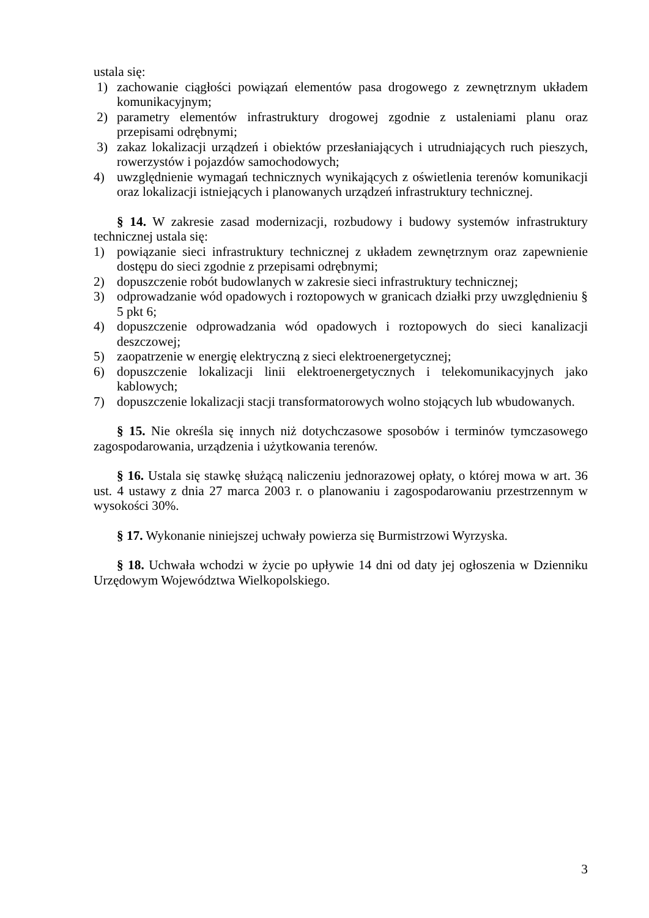ustala się:
1) zachowanie ciągłości powiązań elementów pasa drogowego z zewnętrznym układem komunikacyjnym;
2) parametry elementów infrastruktury drogowej zgodnie z ustaleniami planu oraz przepisami odrębnymi;
3) zakaz lokalizacji urządzeń i obiektów przesłaniających i utrudniających ruch pieszych, rowerzystów i pojazdów samochodowych;
4) uwzględnienie wymagań technicznych wynikających z oświetlenia terenów komunikacji oraz lokalizacji istniejących i planowanych urządzeń infrastruktury technicznej.
§ 14. W zakresie zasad modernizacji, rozbudowy i budowy systemów infrastruktury technicznej ustala się:
1) powiązanie sieci infrastruktury technicznej z układem zewnętrznym oraz zapewnienie dostępu do sieci zgodnie z przepisami odrębnymi;
2) dopuszczenie robót budowlanych w zakresie sieci infrastruktury technicznej;
3) odprowadzanie wód opadowych i roztopowych w granicach działki przy uwzględnieniu § 5 pkt 6;
4) dopuszczenie odprowadzania wód opadowych i roztopowych do sieci kanalizacji deszczowej;
5) zaopatrzenie w energię elektryczną z sieci elektroenergetycznej;
6) dopuszczenie lokalizacji linii elektroenergetycznych i telekomunikacyjnych jako kablowych;
7) dopuszczenie lokalizacji stacji transformatorowych wolno stojących lub wbudowanych.
§ 15. Nie określa się innych niż dotychczasowe sposobów i terminów tymczasowego zagospodarowania, urządzenia i użytkowania terenów.
§ 16. Ustala się stawkę służącą naliczeniu jednorazowej opłaty, o której mowa w art. 36 ust. 4 ustawy z dnia 27 marca 2003 r. o planowaniu i zagospodarowaniu przestrzennym w wysokości 30%.
§ 17. Wykonanie niniejszej uchwały powierza się Burmistrzowi Wyrzyska.
§ 18. Uchwała wchodzi w życie po upływie 14 dni od daty jej ogłoszenia w Dzienniku Urzędowym Województwa Wielkopolskiego.
3